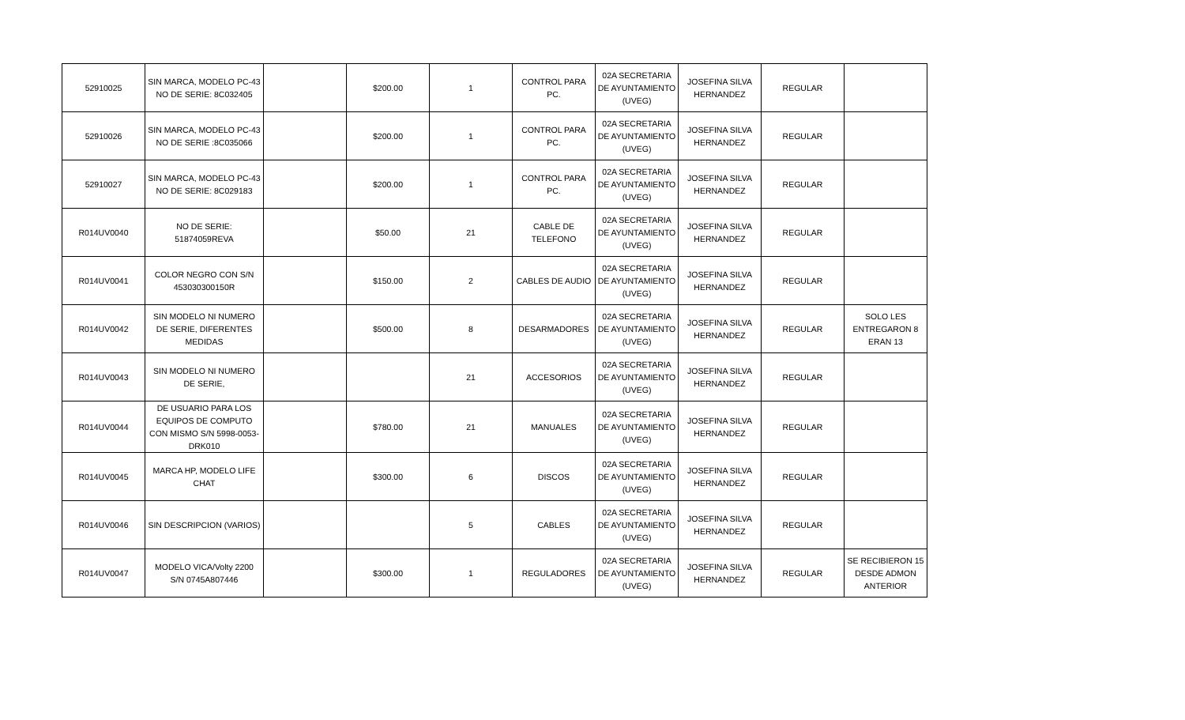| 52910025 | SIN MARCA, MODELO PC-43 NO DE SERIE: 8C032405 | | $200.00 | 1 | CONTROL PARA PC. | 02A SECRETARIA DE AYUNTAMIENTO (UVEG) | JOSEFINA SILVA HERNANDEZ | REGULAR | |
| 52910026 | SIN MARCA, MODELO PC-43 NO DE SERIE :8C035066 | | $200.00 | 1 | CONTROL PARA PC. | 02A SECRETARIA DE AYUNTAMIENTO (UVEG) | JOSEFINA SILVA HERNANDEZ | REGULAR | |
| 52910027 | SIN MARCA, MODELO PC-43 NO DE SERIE: 8C029183 | | $200.00 | 1 | CONTROL PARA PC. | 02A SECRETARIA DE AYUNTAMIENTO (UVEG) | JOSEFINA SILVA HERNANDEZ | REGULAR | |
| R014UV0040 | NO DE SERIE: 51874059REVA | | $50.00 | 21 | CABLE DE TELEFONO | 02A SECRETARIA DE AYUNTAMIENTO (UVEG) | JOSEFINA SILVA HERNANDEZ | REGULAR | |
| R014UV0041 | COLOR NEGRO CON S/N 453030300150R | | $150.00 | 2 | CABLES DE AUDIO | 02A SECRETARIA DE AYUNTAMIENTO (UVEG) | JOSEFINA SILVA HERNANDEZ | REGULAR | |
| R014UV0042 | SIN MODELO NI NUMERO DE SERIE, DIFERENTES MEDIDAS | | $500.00 | 8 | DESARMADORES | 02A SECRETARIA DE AYUNTAMIENTO (UVEG) | JOSEFINA SILVA HERNANDEZ | REGULAR | SOLO LES ENTREGARON 8 ERAN 13 |
| R014UV0043 | SIN MODELO NI NUMERO DE SERIE, | | | 21 | ACCESORIOS | 02A SECRETARIA DE AYUNTAMIENTO (UVEG) | JOSEFINA SILVA HERNANDEZ | REGULAR | |
| R014UV0044 | DE USUARIO PARA LOS EQUIPOS DE COMPUTO CON MISMO S/N 5998-0053-DRK010 | | $780.00 | 21 | MANUALES | 02A SECRETARIA DE AYUNTAMIENTO (UVEG) | JOSEFINA SILVA HERNANDEZ | REGULAR | |
| R014UV0045 | MARCA HP, MODELO LIFE CHAT | | $300.00 | 6 | DISCOS | 02A SECRETARIA DE AYUNTAMIENTO (UVEG) | JOSEFINA SILVA HERNANDEZ | REGULAR | |
| R014UV0046 | SIN DESCRIPCION (VARIOS) | | | 5 | CABLES | 02A SECRETARIA DE AYUNTAMIENTO (UVEG) | JOSEFINA SILVA HERNANDEZ | REGULAR | |
| R014UV0047 | MODELO VICA/Volty 2200 S/N 0745A807446 | | $300.00 | 1 | REGULADORES | 02A SECRETARIA DE AYUNTAMIENTO (UVEG) | JOSEFINA SILVA HERNANDEZ | REGULAR | SE RECIBIERON 15 DESDE ADMON ANTERIOR |